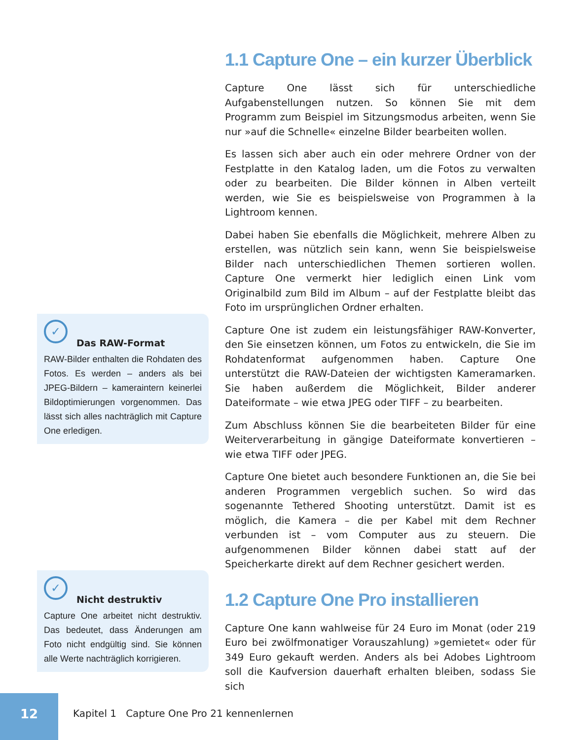1.1 Capture One – ein kurzer Überblick
Capture One lässt sich für unterschiedliche Aufgabenstellungen nutzen. So können Sie mit dem Programm zum Beispiel im Sitzungsmodus arbeiten, wenn Sie nur »auf die Schnelle« einzelne Bilder bearbeiten wollen.
Es lassen sich aber auch ein oder mehrere Ordner von der Festplatte in den Katalog laden, um die Fotos zu verwalten oder zu bearbeiten. Die Bilder können in Alben verteilt werden, wie Sie es beispielsweise von Programmen à la Lightroom kennen.
Dabei haben Sie ebenfalls die Möglichkeit, mehrere Alben zu erstellen, was nützlich sein kann, wenn Sie beispielsweise Bilder nach unterschiedlichen Themen sortieren wollen. Capture One vermerkt hier lediglich einen Link vom Originalbild zum Bild im Album – auf der Festplatte bleibt das Foto im ursprünglichen Ordner erhalten.
Capture One ist zudem ein leistungsfähiger RAW-Konverter, den Sie einsetzen können, um Fotos zu entwickeln, die Sie im Rohdatenformat aufgenommen haben. Capture One unterstützt die RAW-Dateien der wichtigsten Kameramarken. Sie haben außerdem die Möglichkeit, Bilder anderer Dateiformate – wie etwa JPEG oder TIFF – zu bearbeiten.
Zum Abschluss können Sie die bearbeiteten Bilder für eine Weiterverarbeitung in gängige Dateiformate konvertieren – wie etwa TIFF oder JPEG.
Capture One bietet auch besondere Funktionen an, die Sie bei anderen Programmen vergeblich suchen. So wird das sogenannte Tethered Shooting unterstützt. Damit ist es möglich, die Kamera – die per Kabel mit dem Rechner verbunden ist – vom Computer aus zu steuern. Die aufgenommenen Bilder können dabei statt auf der Speicherkarte direkt auf dem Rechner gesichert werden.
1.2 Capture One Pro installieren
Capture One kann wahlweise für 24 Euro im Monat (oder 219 Euro bei zwölfmonatiger Vorauszahlung) »gemietet« oder für 349 Euro gekauft werden. Anders als bei Adobes Lightroom soll die Kaufversion dauerhaft erhalten bleiben, sodass Sie sich
✓
Das RAW-Format
RAW-Bilder enthalten die Rohdaten des Fotos. Es werden – anders als bei JPEG-Bildern – kameraintern keinerlei Bildoptimierungen vorgenommen. Das lässt sich alles nachträglich mit Capture One erledigen.
✓
Nicht destruktiv
Capture One arbeitet nicht destruktiv. Das bedeutet, dass Änderungen am Foto nicht endgültig sind. Sie können alle Werte nachträglich korrigieren.
12
Kapitel 1 Capture One Pro 21 kennenlernen